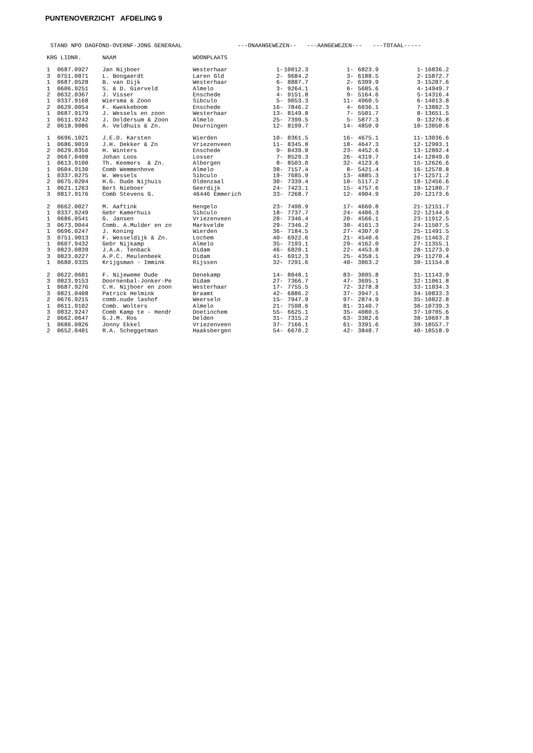PUNTENOVERZICHT AFDELING 9
STAND NPO DAGFOND-OVERNF-JONG GENERAAL ---ONAANGEWEZEN-- ---AANGEWEZEN--- ---TOTAAL-----
| KRG | LIDNR. | NAAM | WOONPLAATS | | | | | | |
| --- | --- | --- | --- | --- | --- | --- | --- | --- | --- |
| 1 | 0687.0927 | Jan Nijboer | Westerhaar | 1- | 10012.3 | 1- | 6823.9 | 1- | 16836.2 |
| 3 | 0751.0871 | L. Boogaerdt | Laren Gld | 2- | 9684.2 | 3- | 6188.5 | 2- | 15872.7 |
| 1 | 0687.0528 | B. van Dijk | Westerhaar | 6- | 8887.7 | 2- | 6399.9 | 3- | 15287.6 |
| 1 | 0606.9251 | S. & D. Gierveld | Almelo | 3- | 9264.1 | 6- | 5685.6 | 4- | 14949.7 |
| 2 | 0632.0367 | J. Visser | Enschede | 4- | 9151.8 | 9- | 5164.6 | 5- | 14316.4 |
| 1 | 0337.9168 | Wiersma & Zoon | Sibculo | 5- | 9053.3 | 11- | 4960.5 | 6- | 14013.8 |
| 2 | 0629.0054 | F. Kwekkeboom | Enschede | 16- | 7846.2 | 4- | 6036.1 | 7- | 13882.3 |
| 1 | 0687.9179 | J. Wessels en zoon | Westerhaar | 13- | 8149.8 | 7- | 5501.7 | 8- | 13651.5 |
| 1 | 0611.9242 | J. Doldersum & Zoon | Almelo | 25- | 7399.5 | 5- | 5877.3 | 9- | 13276.8 |
| 2 | 0618.9086 | A. Veldhuis & Zn. | Deurningen | 12- | 8199.7 | 14- | 4850.9 | 10- | 13050.6 |
| 1 | 0696.1021 | J.E.D. Karsten | Wierden | 10- | 8361.5 | 16- | 4675.1 | 11- | 13036.6 |
| 1 | 0686.9019 | J.H. Dekker & Zn | Vriezenveen | 11- | 8345.8 | 18- | 4647.3 | 12- | 12993.1 |
| 2 | 0629.0356 | H. Winters | Enschede | 9- | 8439.8 | 23- | 4452.6 | 13- | 12892.4 |
| 2 | 0667.0408 | Johan Loos | Losser | 7- | 8529.3 | 26- | 4319.7 | 14- | 12849.0 |
| 1 | 0613.9100 | Th. Keemers & Zn. | Albergen | 8- | 8503.0 | 32- | 4123.6 | 15- | 12626.6 |
| 1 | 0604.9130 | Comb Wemmenhove | Almelo | 38- | 7157.4 | 8- | 5421.4 | 16- | 12578.8 |
| 1 | 0337.0275 | W. Wessels | Sibculo | 19- | 7685.9 | 13- | 4885.3 | 17- | 12571.2 |
| 2 | 0675.0204 | H.G. Oude Nijhuis | Oldenzaal | 30- | 7339.4 | 10- | 5117.2 | 18- | 12456.6 |
| 1 | 0621.1263 | Bert Nieboer | Geerdijk | 24- | 7423.1 | 15- | 4757.6 | 19- | 12180.7 |
| 3 | 0817.9176 | Comb Stevens G. | 46446 Emmerich | 33- | 7268.7 | 12- | 4904.9 | 20- | 12173.6 |
| 2 | 0662.0027 | M. Aaftink | Hengelo | 23- | 7490.9 | 17- | 4660.8 | 21- | 12151.7 |
| 1 | 0337.9249 | Gebr Kamerhuis | Sibculo | 18- | 7737.7 | 24- | 4406.3 | 22- | 12144.0 |
| 1 | 0686.0541 | G. Jansen | Vriezenveen | 28- | 7346.4 | 20- | 4566.1 | 23- | 11912.5 |
| 3 | 0673.9044 | Comb. A.Mulder en zn | Markvelde | 29- | 7346.2 | 30- | 4161.3 | 24- | 11507.5 |
| 1 | 0696.0247 | J. Koning | Wierden | 36- | 7184.5 | 27- | 4307.0 | 25- | 11491.5 |
| 3 | 0751.9013 | F. Wesseldijk & Zn. | Lochem | 40- | 6922.6 | 21- | 4540.6 | 26- | 11463.2 |
| 1 | 0607.9432 | Gebr Nijkamp | Almelo | 35- | 7193.1 | 29- | 4162.0 | 27- | 11355.1 |
| 3 | 0823.0839 | J.A.A. Tenback | Didam | 46- | 6820.1 | 22- | 4453.8 | 28- | 11273.9 |
| 3 | 0823.0227 | A.P.C. Meulenbeek | Didam | 41- | 6912.3 | 25- | 4358.1 | 29- | 11270.4 |
| 1 | 0680.9335 | Krijgsman - Immink | Rijssen | 32- | 7291.6 | 40- | 3863.2 | 30- | 11154.8 |
| 2 | 0622.0601 | F. Nijeweme Oude | Denekamp | 14- | 8048.1 | 83- | 3095.8 | 31- | 11143.9 |
| 3 | 0823.9153 | Doornenbal-Jonker-Pe | Didam | 27- | 7366.7 | 47- | 3695.1 | 32- | 11061.8 |
| 1 | 0687.9276 | C.H. Nijboer en zoon | Westerhaar | 17- | 7755.5 | 72- | 3278.8 | 33- | 11034.3 |
| 3 | 0821.0408 | Patrick Helmink | Braamt | 42- | 6886.2 | 37- | 3947.1 | 34- | 10833.3 |
| 2 | 0676.9215 | comb.oude lashof | Weerselo | 15- | 7947.9 | 97- | 2874.9 | 35- | 10822.8 |
| 1 | 0611.9102 | Comb. Wolters | Almelo | 21- | 7598.6 | 81- | 3140.7 | 36- | 10739.3 |
| 3 | 0832.9247 | Comb Kamp te - Hendr | Doetinchem | 55- | 6625.1 | 35- | 4080.5 | 37- | 10705.6 |
| 2 | 0662.0647 | G.J.M. Ros | Delden | 31- | 7315.2 | 63- | 3382.6 | 38- | 10697.8 |
| 1 | 0686.0826 | Jonny Ekkel | Vriezenveen | 37- | 7166.1 | 61- | 3391.6 | 39- | 10557.7 |
| 2 | 0652.0401 | R.A. Scheggetman | Haaksbergen | 54- | 6670.2 | 42- | 3848.7 | 40- | 10518.9 |